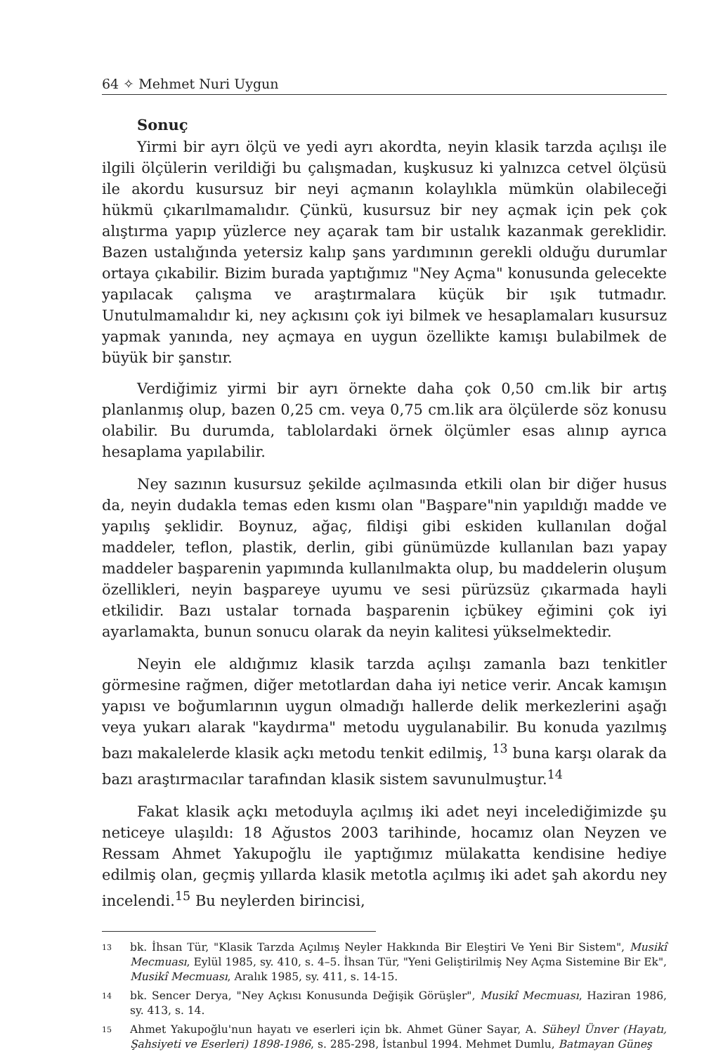64 ✧ Mehmet Nuri Uygun
Sonuç
Yirmi bir ayrı ölçü ve yedi ayrı akordta, neyin klasik tarzda açılışı ile ilgili ölçülerin verildiği bu çalışmadan, kuşkusuz ki yalnızca cetvel ölçüsü ile akordu kusursuz bir neyi açmanın kolaylıkla mümkün olabileceği hükmü çıkarılmamalıdır. Çünkü, kusursuz bir ney açmak için pek çok alıştırma yapıp yüzlerce ney açarak tam bir ustalık kazanmak gereklidir. Bazen ustalığında yetersiz kalıp şans yardımının gerekli olduğu durumlar ortaya çıkabilir. Bizim burada yaptığımız "Ney Açma" konusunda gelecekte yapılacak çalışma ve araştırmalara küçük bir ışık tutmadır. Unutulmamalıdır ki, ney açkısını çok iyi bilmek ve hesaplamaları kusursuz yapmak yanında, ney açmaya en uygun özellikte kamışı bulabilmek de büyük bir şanstır.
Verdiğimiz yirmi bir ayrı örnekte daha çok 0,50 cm.lik bir artış planlanmış olup, bazen 0,25 cm. veya 0,75 cm.lik ara ölçülerde söz konusu olabilir. Bu durumda, tablolardaki örnek ölçümler esas alınıp ayrıca hesaplama yapılabilir.
Ney sazının kusursuz şekilde açılmasında etkili olan bir diğer husus da, neyin dudakla temas eden kısmı olan "Başpare"nin yapıldığı madde ve yapılış şeklidir. Boynuz, ağaç, fildişi gibi eskiden kullanılan doğal maddeler, teflon, plastik, derlin, gibi günümüzde kullanılan bazı yapay maddeler başparenin yapımında kullanılmakta olup, bu maddelerin oluşum özellikleri, neyin başpareye uyumu ve sesi pürüzsüz çıkarmada hayli etkilidir. Bazı ustalar tornada başparenin içbükey eğimini çok iyi ayarlamakta, bunun sonucu olarak da neyin kalitesi yükselmektedir.
Neyin ele aldığımız klasik tarzda açılışı zamanla bazı tenkitler görmesine rağmen, diğer metotlardan daha iyi netice verir. Ancak kamışın yapısı ve boğumlarının uygun olmadığı hallerde delik merkezlerini aşağı veya yukarı alarak "kaydırma" metodu uygulanabilir. Bu konuda yazılmış bazı makalelerde klasik açkı metodu tenkit edilmiş, <sup>13</sup> buna karşı olarak da bazı araştırmacılar tarafından klasik sistem savunulmuştur.<sup>14</sup>
Fakat klasik açkı metoduyla açılmış iki adet neyi incelediğimizde şu neticeye ulaşıldı: 18 Ağustos 2003 tarihinde, hocamız olan Neyzen ve Ressam Ahmet Yakupoğlu ile yaptığımız mülakatta kendisine hediye edilmiş olan, geçmiş yıllarda klasik metotla açılmış iki adet şah akordu ney incelendi.<sup>15</sup> Bu neylerden birincisi,
13 bk. İhsan Tür, "Klasik Tarzda Açılmış Neyler Hakkında Bir Eleştiri Ve Yeni Bir Sistem", Musikî Mecmuası, Eylül 1985, sy. 410, s. 4–5. İhsan Tür, "Yeni Geliştirilmiş Ney Açma Sistemine Bir Ek", Musikî Mecmuası, Aralık 1985, sy. 411, s. 14-15.
14 bk. Sencer Derya, "Ney Açkısı Konusunda Değişik Görüşler", Musikî Mecmuası, Haziran 1986, sy. 413, s. 14.
15 Ahmet Yakupoğlu'nun hayatı ve eserleri için bk. Ahmet Güner Sayar, A. Süheyl Ünver (Hayatı, Şahsiyeti ve Eserleri) 1898-1986, s. 285-298, İstanbul 1994. Mehmet Dumlu, Batmayan Güneş